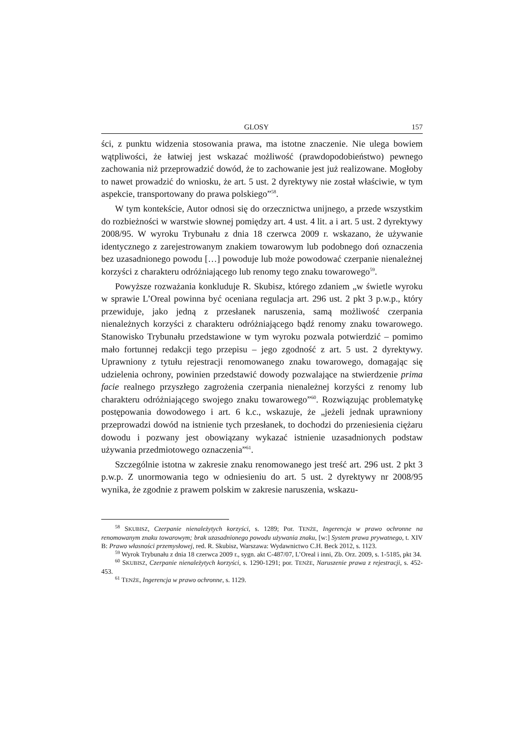GLOSY 157
ści, z punktu widzenia stosowania prawa, ma istotne znaczenie. Nie ulega bowiem wątpliwości, że łatwiej jest wskazać możliwość (prawdopodobieństwo) pewnego zachowania niż przeprowadzić dowód, że to zachowanie jest już realizowane. Mogłoby to nawet prowadzić do wniosku, że art. 5 ust. 2 dyrektywy nie został właściwie, w tym aspekcie, transportowany do prawa polskiego”<sup>58</sup>.
W tym kontekście, Autor odnosi się do orzecznictwa unijnego, a przede wszystkim do rozbieżności w warstwie słownej pomiędzy art. 4 ust. 4 lit. a i art. 5 ust. 2 dyrektywy 2008/95. W wyroku Trybunału z dnia 18 czerwca 2009 r. wskazano, że używanie identycznego z zarejestrowanym znakiem towarowym lub podobnego doń oznaczenia bez uzasadnionego powodu […] powoduje lub może powodować czerpanie nienależnej korzyści z charakteru odróżniającego lub renomy tego znaku towarowego<sup>59</sup>.
Powyższe rozważania konkluduje R. Skubisz, którego zdaniem „w świetle wyroku w sprawie L’Oreal powinna być oceniana regulacja art. 296 ust. 2 pkt 3 p.w.p., który przewiduje, jako jedną z przesłanek naruszenia, samą możliwość czerpania nienależnych korzyści z charakteru odróżniającego bądź renomy znaku towarowego. Stanowisko Trybunału przedstawione w tym wyroku pozwala potwierdzić – pomimo mało fortunnej redakcji tego przepisu – jego zgodność z art. 5 ust. 2 dyrektywy. Uprawniony z tytułu rejestracji renomowanego znaku towarowego, domagając się udzielenia ochrony, powinien przedstawić dowody pozwalające na stwierdzenie prima facie realnego przyszłego zagrożenia czerpania nienależnej korzyści z renomy lub charakteru odróżniającego swojego znaku towarowego”<sup>60</sup>. Rozwiązując problematykę postępowania dowodowego i art. 6 k.c., wskazuje, że „jeżeli jednak uprawniony przeprowadzi dowód na istnienie tych przesłanek, to dochodzi do przeniesienia ciężaru dowodu i pozwany jest obowiązany wykazać istnienie uzasadnionych podstaw używania przedmiotowego oznaczenia”<sup>61</sup>.
Szczególnie istotna w zakresie znaku renomowanego jest treść art. 296 ust. 2 pkt 3 p.w.p. Z unormowania tego w odniesieniu do art. 5 ust. 2 dyrektywy nr 2008/95 wynika, że zgodnie z prawem polskim w zakresie naruszenia, wskazu-
<sup>58</sup> SKUBISZ, Czerpanie nienależytych korzyści, s. 1289; Por. TENŻE, Ingerencja w prawo ochronne na renomowanym znaku towarowym; brak uzasadnionego powodu używania znaku, [w:] System prawa prywatnego, t. XIV B: Prawo własności przemysłowej, red. R. Skubisz, Warszawa: Wydawnictwo C.H. Beck 2012, s. 1123.
<sup>59</sup> Wyrok Trybunału z dnia 18 czerwca 2009 r., sygn. akt C-487/07, L’Oreal i inni, Zb. Orz. 2009, s. 1-5185, pkt 34.
<sup>60</sup> SKUBISZ, Czerpanie nienależytych korzyści, s. 1290-1291; por. TENŻE, Naruszenie prawa z rejestracji, s. 452-453.
<sup>61</sup> TENŻE, Ingerencja w prawo ochronne, s. 1129.